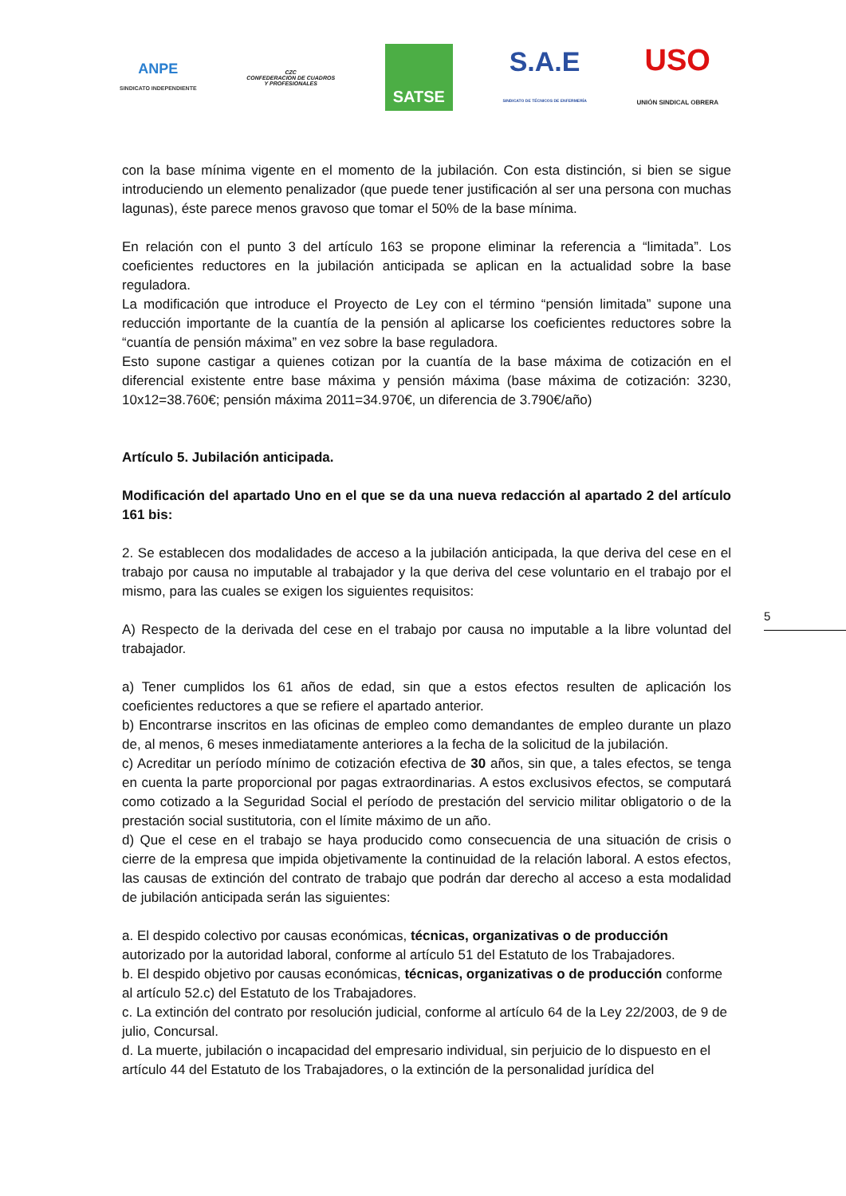ANPE
SINDICATO INDEPENDIENTE
CZC
CONFEDERACION DE CUADROS
Y PROFESIONALES
SATSE
S.A.E
SINDICATO DE TÉCNICOS DE ENFERMERÍA
USO
UNIÓN SINDICAL OBRERA
con la base mínima vigente en el momento de la jubilación. Con esta distinción, si bien se sigue introduciendo un elemento penalizador (que puede tener justificación al ser una persona con muchas lagunas), éste parece menos gravoso que tomar el 50% de la base mínima.
En relación con el punto 3 del artículo 163 se propone eliminar la referencia a “limitada”. Los coeficientes reductores en la jubilación anticipada se aplican en la actualidad sobre la base reguladora.
La modificación que introduce el Proyecto de Ley con el término “pensión limitada” supone una reducción importante de la cuantía de la pensión al aplicarse los coeficientes reductores sobre la “cuantía de pensión máxima” en vez sobre la base reguladora.
Esto supone castigar a quienes cotizan por la cuantía de la base máxima de cotización en el diferencial existente entre base máxima y pensión máxima (base máxima de cotización: 3230, 10x12=38.760€; pensión máxima 2011=34.970€, un diferencia de 3.790€/año)
Artículo 5. Jubilación anticipada.
Modificación del apartado Uno en el que se da una nueva redacción al apartado 2 del artículo 161 bis:
2. Se establecen dos modalidades de acceso a la jubilación anticipada, la que deriva del cese en el trabajo por causa no imputable al trabajador y la que deriva del cese voluntario en el trabajo por el mismo, para las cuales se exigen los siguientes requisitos:
A) Respecto de la derivada del cese en el trabajo por causa no imputable a la libre voluntad del trabajador.
a) Tener cumplidos los 61 años de edad, sin que a estos efectos resulten de aplicación los coeficientes reductores a que se refiere el apartado anterior.
b) Encontrarse inscritos en las oficinas de empleo como demandantes de empleo durante un plazo de, al menos, 6 meses inmediatamente anteriores a la fecha de la solicitud de la jubilación.
c) Acreditar un período mínimo de cotización efectiva de 30 años, sin que, a tales efectos, se tenga en cuenta la parte proporcional por pagas extraordinarias. A estos exclusivos efectos, se computará como cotizado a la Seguridad Social el período de prestación del servicio militar obligatorio o de la prestación social sustitutoria, con el límite máximo de un año.
d) Que el cese en el trabajo se haya producido como consecuencia de una situación de crisis o cierre de la empresa que impida objetivamente la continuidad de la relación laboral. A estos efectos, las causas de extinción del contrato de trabajo que podrán dar derecho al acceso a esta modalidad de jubilación anticipada serán las siguientes:
a. El despido colectivo por causas económicas, técnicas, organizativas o de producción autorizado por la autoridad laboral, conforme al artículo 51 del Estatuto de los Trabajadores.
b. El despido objetivo por causas económicas, técnicas, organizativas o de producción conforme al artículo 52.c) del Estatuto de los Trabajadores.
c. La extinción del contrato por resolución judicial, conforme al artículo 64 de la Ley 22/2003, de 9 de julio, Concursal.
d. La muerte, jubilación o incapacidad del empresario individual, sin perjuicio de lo dispuesto en el artículo 44 del Estatuto de los Trabajadores, o la extinción de la personalidad jurídica del
5